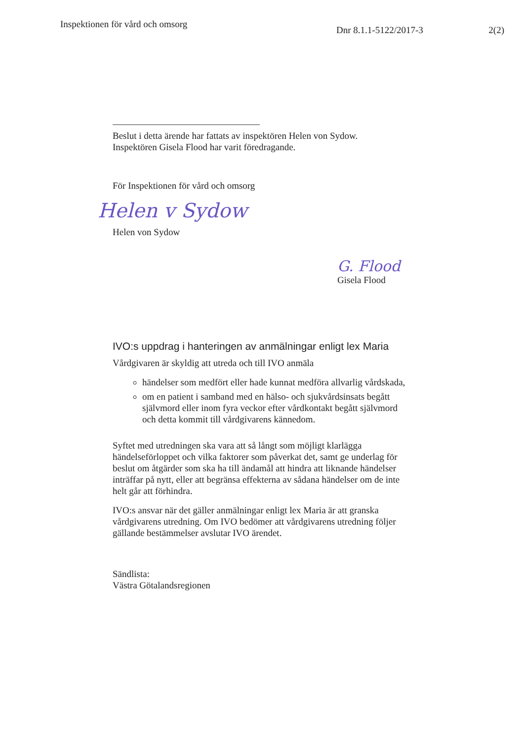Inspektionen för vård och omsorg
Dnr 8.1.1-5122/2017-3 2(2)
Beslut i detta ärende har fattats av inspektören Helen von Sydow.
Inspektören Gisela Flood har varit föredragande.
För Inspektionen för vård och omsorg
Helen v Sydow
Helen von Sydow
G. Flood
Gisela Flood
IVO:s uppdrag i hanteringen av anmälningar enligt lex Maria
Vårdgivaren är skyldig att utreda och till IVO anmäla
händelser som medfört eller hade kunnat medföra allvarlig vårdskada,
om en patient i samband med en hälso- och sjukvårdsinsats begått självmord eller inom fyra veckor efter vårdkontakt begått självmord och detta kommit till vårdgivarens kännedom.
Syftet med utredningen ska vara att så långt som möjligt klarlägga händelseförloppet och vilka faktorer som påverkat det, samt ge underlag för beslut om åtgärder som ska ha till ändamål att hindra att liknande händelser inträffar på nytt, eller att begränsa effekterna av sådana händelser om de inte helt går att förhindra.
IVO:s ansvar när det gäller anmälningar enligt lex Maria är att granska vårdgivarens utredning. Om IVO bedömer att vårdgivarens utredning följer gällande bestämmelser avslutar IVO ärendet.
Sändlista:
Västra Götalandsregionen